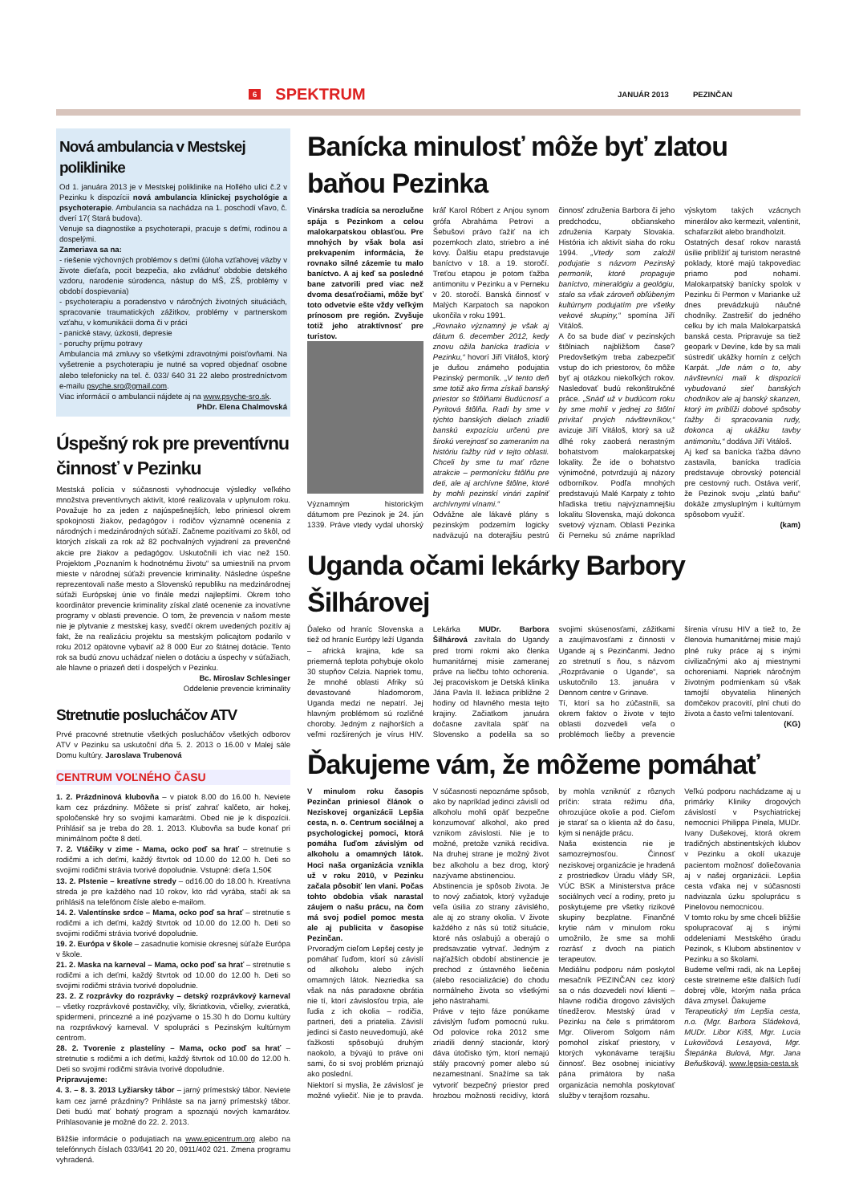6 SPEKTRUM JANUÁR 2013 PEZINČAN
Nová ambulancia v Mestskej poliklinike
Od 1. januára 2013 je v Mestskej poliklinike na Hollého ulici č.2 v Pezinku k dispozícii nová ambulancia klinickej psychológie a psychoterapie. Ambulancia sa nachádza na 1. poschodí vľavo, č. dverí 17( Stará budova).
Venuje sa diagnostike a psychoterapii, pracuje s deťmi, rodinou a dospelými.
Zameriava sa na:
- riešenie výchovných problémov s deťmi (úloha vzťahovej väzby v živote dieťaťa, pocit bezpečia, ako zvládnuť obdobie detského vzdoru, narodenie súrodenca, nástup do MŠ, ZŠ, problémy v období dospievania)
- psychoterapiu a poradenstvo v náročných životných situáciách, spracovanie traumatických zážitkov, problémy v partnerskom vzťahu, v komunikácii doma či v práci
- panické stavy, úzkosti, depresie
- poruchy príjmu potravy
Ambulancia má zmluvy so všetkými zdravotnými poisťovňami. Na vyšetrenie a psychoterapiu je nutné sa vopred objednať osobne alebo telefonicky na tel. č. 033/ 640 31 22 alebo prostredníctvom e-mailu psyche.sro@gmail.com.
Viac informácií o ambulancii nájdete aj na www.psyche-sro.sk.
PhDr. Elena Chalmovská
Úspešný rok pre preventívnu činnosť v Pezinku
Mestská polícia v súčasnosti vyhodnocuje výsledky veľkého množstva preventívnych aktivít, ktoré realizovala v uplynulom roku. Považuje ho za jeden z najúspešnejších, lebo priniesol okrem spokojnosti žiakov, pedagógov i rodičov významné ocenenia z národných i medzinárodných súťaží. Začneme pozitívami zo škôl, od ktorých získali za rok až 82 pochvalných vyjadrení za prevenčné akcie pre žiakov a pedagógov. Uskutočnili ich viac než 150. Projektom „Poznaním k hodnotnému životu“ sa umiestnili na prvom mieste v národnej súťaži prevencie kriminality. Následne úspešne reprezentovali naše mesto a Slovenskú republiku na medzinárodnej súťaži Európskej únie vo finále medzi najlepšími. Okrem toho koordinátor prevencie kriminality získal zlaté ocenenie za inovatívne programy v oblasti prevencie. O tom, že prevencia v našom meste nie je plytvanie z mestskej kasy, svedčí okrem uvedených pozitív aj fakt, že na realizáciu projektu sa mestským policajtom podarilo v roku 2012 opätovne vybaviť až 8 000 Eur zo štátnej dotácie. Tento rok sa budú znovu uchádzať nielen o dotáciu a úspechy v súťažiach, ale hlavne o priazeň detí i dospelých v Pezinku.
Bc. Miroslav Schlesinger
Oddelenie prevencie kriminality
Stretnutie poslucháčov ATV
Prvé pracovné stretnutie všetkých poslucháčov všetkých odborov ATV v Pezinku sa uskutoční dňa 5. 2. 2013 o 16.00 v Malej sále Domu kultúry. Jaroslava Trubenová
CENTRUM VOĽNÉHO ČASU
1. 2. Prázdninová klubovňa – v piatok 8.00 do 16.00 h. Neviete kam cez prázdniny. Môžete si prísť zahrať kalčeto, air hokej, spoločenské hry so svojimi kamarátmi. Obed nie je k dispozícii. Prihlásiť sa je treba do 28. 1. 2013. Klubovňa sa bude konať pri minimálnom počte 8 detí.
7. 2. Vtáčiky v zime - Mama, ocko poď sa hrať – stretnutie s rodičmi a ich deťmi, každý štvrtok od 10.00 do 12.00 h. Deti so svojimi rodičmi strávia tvorivé dopoludnie. Vstupné: dieťa 1,50€
13. 2. Plstenie – kreatívne stredy – od16.00 do 18.00 h. Kreatívna streda je pre každého nad 10 rokov, kto rád vyrába, stačí ak sa prihlásiš na telefónom čísle alebo e-mailom.
14. 2. Valentínske srdce – Mama, ocko poď sa hrať – stretnutie s rodičmi a ich deťmi, každý štvrtok od 10.00 do 12.00 h. Deti so svojimi rodičmi strávia tvorivé dopoludnie.
19. 2. Európa v škole – zasadnutie komisie okresnej súťaže Európa v škole.
21. 2. Maska na karneval – Mama, ocko poď sa hrať – stretnutie s rodičmi a ich deťmi, každý štvrtok od 10.00 do 12.00 h. Deti so svojimi rodičmi strávia tvorivé dopoludnie.
23. 2. Z rozprávky do rozprávky – detský rozprávkový karneval – všetky rozprávkové postavičky, víly, škriatkovia, včielky, zvieratká, spidermeni, princezné a iné pozývame o 15.30 h do Domu kultúry na rozprávkový karneval. V spolupráci s Pezinským kultúrnym centrom.
28. 2. Tvorenie z plastelíny – Mama, ocko poď sa hrať – stretnutie s rodičmi a ich deťmi, každý štvrtok od 10.00 do 12.00 h. Deti so svojimi rodičmi strávia tvorivé dopoludnie.
Pripravujeme:
4. 3. – 8. 3. 2013 Lyžiarsky tábor – jarný prímestský tábor. Neviete kam cez jarné prázdniny? Prihláste sa na jarný prímestský tábor. Deti budú mať bohatý program a spoznajú nových kamarátov. Prihlasovanie je možné do 22. 2. 2013.
Bližšie informácie o podujatiach na www.epicentrum.org alebo na telefónnych číslach 033/641 20 20, 0911/402 021. Zmena programu vyhradená.
Banícka minulosť môže byť zlatou baňou Pezinka
Vinárska tradícia sa neroz­lučne spája s Pezinkom a celou malokarpatskou oblasťou. Pre mnohých by však bola asi prekvapením informácia, že rovnako silné zázemie tu malo baníctvo. A aj keď sa posledné bane zatvorili pred viac než dvoma desaťročiami, môže byť toto odvetvie ešte vždy veľkým prínosom pre región. Zvyšuje totiž jeho atraktívnosť pre turistov.
Významným historickým dátumom pre Pezinok je 24. jún 1339. Práve vtedy vydal uhorský kráľ Karol Róbert z Anjou synom grófa Abraháma Petrovi a Šebušovi právo ťažiť na ich pozemkoch zlato, striebro a iné kovy. Ďalšiu etapu predstavuje baníctvo v 18. a 19. storočí. Treťou etapou je potom ťažba antimonitu v Pezinku a v Perneku v 20. storočí. Banská činnosť v Malých Karpatoch sa napokon ukončila v roku 1991.
„Rovnako významný je však aj dátum 6. december 2012, kedy znovu ožila banícka tradícia v Pezinku,“ hovorí Jiří Vitáloš, ktorý je dušou známeho podujatia Pezinský permoník. „V ten­to deň sme totiž ako firma získali banský priestor so štôlňami Budúcnosť a Pyritová štôlňa. Radi by sme v týchto banských dielach zriadili banskú expozíciu určenú pre širokú verejnosť so zameraním na históriu ťažby rúd v tejto oblasti. Chceli by sme tu mať rôzne atrakcie – permonícku štôlňu pre deti, ale aj archívne štôlne, ktoré by mohli pezinskí vinári zaplniť archívnymi vínami.“
Odvážne ale lákavé plány s pezinským podzemím logicky nadväzujú na doterajšiu pestrú činnosť združenia Barbora či jeho predchodcu, občianskeho združenia Karpaty Slovakia. História ich aktivít siaha do roku 1994. „Vtedy som založil podujatie s názvom Pezinský permoník, ktoré propaguje baníctvo, mineralógiu a geológiu, stalo sa však zároveň obľúbeným kultúrnym podujatím pre všetky vekové skupiny,“ spomína Jiří Vitáloš.
A čo sa bude diať v pezinských štôlniach najbližšom čase? Predovšetkým treba zabezpečiť vstup do ich priestorov, čo môže byť aj otázkou niekoľkých rokov. Nasledovať budú rekonštrukčné práce. „Snáď už v budúcom roku by sme mohli v jednej zo štôlní privítať prvých návštevníkov,“ avizuje Jiří Vitáloš, ktorý sa už dlhé roky zaoberá nerastným bohatstvom malokarpatskej lokality. Že ide o bohatstvo výnimočné, potvrdzujú aj názory odborníkov. Podľa mnohých predstavujú Malé Karpaty z tohto hľadiska tretiu najvýznamnejšiu lokalitu Slovenska, majú dokonca svetový význam. Oblasti Pezinka či Perneku sú známe napríklad výskytom takých vzácnych minerálov ako kermezit, valentinit, schafarzikit alebo brandholzit.
Ostatných desať rokov narastá úsilie priblížiť aj turistom nerastné poklady, ktoré majú takpovediac priamo pod nohami. Malokarpatský banícky spolok v Pezinku či Permon v Marianke už dnes prevádzkujú náučné chodníky. Zastrešiť do jedného celku by ich mala Malokarpatská banská cesta. Pripravuje sa tiež geopark v Devíne, kde by sa mali sústrediť ukážky hornín z celých Karpát. „Ide nám o to, aby návštevníci mali k dispozícii vybudovanú sieť banských chodníkov ale aj banský skanzen, ktorý im priblíži dobové spôsoby ťažby či spracovania rudy, dokonca aj ukážku tavby antimonitu,“ dodáva Jiří Vitáloš.
Aj keď sa banícka ťažba dávno zastavila, banícka tradícia predstavuje obrovský potenciál pre cestovný ruch. Ostáva veriť, že Pezinok svoju „zlatú baňu“ dokáže zmysluplným i kultúrnym spôsobom využiť.
(kam)
Uganda očami lekárky Barbory Šilhárovej
Ďaleko od hraníc Slovenska a tiež od hraníc Európy leží Uganda – africká krajina, kde sa priemerná teplota pohybuje okolo 30 stupňov Celzia. Napriek tomu, že mnohé oblasti Afriky sú devastované hladomorom, Uganda medzi ne nepatrí. Jej hlavným problémom sú rozličné choroby. Jedným z najhorších a veľmi rozšírených je vírus HIV. Le­kárka MUDr. Barbora Šilhárová zavítala do Ugandy pred tromi rokmi ako členka humanitárnej misie zameranej práve na liečbu tohto ochorenia. Jej pracoviskom je Detská klinika Jána Pavla II. ležiaca približne 2 hodiny od hlavného mesta tejto krajiny. Začiatkom januára dočasne zavítala späť na Slovensko a podelila sa so svojimi skúsenosťami, zážitkami a zaujímavosťami z činnosti v Ugande aj s Pezinčanmi. Jedno zo stretnutí s ňou, s názvom „Rozprávanie o Ugande“, sa uskutočnilo 13. januára v Dennom centre v Grinave.
Tí, ktorí sa ho zúčastnili, sa okrem faktov o živote v tejto oblasti dozvedeli veľa o problémoch liečby a prevencie šírenia vírusu HIV a tiež to, že členovia humanitárnej misie majú plné ruky práce aj s inými civilizačnými ako aj miestnymi ochoreniami. Napriek náročným životným podmienkam sú však tamojší obyvatelia hlinených domčekov pracovití, plní chuti do života a často veľmi talentovaní.
(KG)
Ďakujeme vám, že môžeme pomáhať
V minulom roku časopis Pezinčan priniesol článok o Neziskovej organizácii Lepšia cesta, n. o. Centrum sociálnej a psychologickej pomoci, ktorá pomáha ľuďom závislým od alkoholu a omamných látok. Hoci naša organizácia vznikla už v roku 2010, v Pezinku začala pôsobiť len vlani. Počas tohto obdobia však narastal záujem o našu prácu, na čom má svoj podiel pomoc mesta ale aj publicita v časopise Pezinčan.
Prvoradým cieľom Lepšej cesty je pomáhať ľuďom, ktorí sú závislí od alkoholu alebo iných omamných látok. Nezriedka sa však na nás paradoxne obrátia nie tí, ktorí závislosťou trpia, ale ľudia z ich okolia – rodičia, partneri, deti a priatelia. Závislí jedinci si často neuvedomujú, aké ťažkosti spôsobujú druhým naokolo, a bývajú to práve oni sami, čo si svoj problém priznajú ako poslední.
Niektorí si myslia, že závislosť je možné vyliečiť. Nie je to pravda. V súčasnosti nepoznáme spôsob, ako by napríklad jedinci závislí od alkoholu mohli opäť bezpečne konzumovať alkohol, ako pred vznikom závislosti. Nie je to možné, pretože vzniká recidíva. Na druhej strane je možný život bez alkoholu a bez drog, ktorý nazývame abstinenciou.
Abstinencia je spôsob života. Je to nový začiatok, ktorý vyžaduje veľa úsilia zo strany závislého, ale aj zo strany okolia. V živote každého z nás sú totiž situácie, ktoré nás oslabujú a oberajú o predsavzatie vytrvať. Jedným z najťažších období abstinencie je prechod z ústavného liečenia (alebo resocializácie) do chodu normálneho života so všetkými jeho nástrahami.
Práve v tejto fáze ponúkame závislým ľuďom pomocnú ruku. Od polovice roka 2012 sme zriadili denný stacionár, ktorý dáva útočisko tým, ktorí nemajú stály pracovný pomer alebo sú nezamestnaní. Snažíme sa tak vytvoriť bezpečný priestor pred hrozbou možnosti recidívy, ktorá by mohla vzniknúť z rôznych príčin: strata režimu dňa, ohrozujúce okolie a pod. Cieľom je starať sa o klienta až do času, kým si nenájde prácu.
Naša existencia nie je samozrejmosťou. Činnosť neziskovej organizácie je hradená z prostriedkov Úradu vlády SR, VÚC BSK a Ministerstva práce sociálnych vecí a rodiny, preto ju poskytujeme pre všetky rizikové skupiny bezplatne. Finančné krytie nám v minulom roku umožnilo, že sme sa mohli rozrásť z dvoch na piatich terapeutov.
Mediálnu podporu nám poskytol mesačník PEZINČAN cez ktorý sa o nás dozvedeli noví klienti – hlavne rodičia drogovo závislých tínedžerov. Mestský úrad v Pezinku na čele s primátorom Mgr. Oliverom Solgom nám pomohol získať priestory, v ktorých vykonávame terajšiu činnosť. Bez osobnej iniciatívy pána primátora by naša organizácia nemohla poskytovať služby v terajšom rozsahu.
Veľkú podporu nachádzame aj u primárky Kliniky drogových závislostí v Psychiatrickej nemocnici Philippa Pinela, MUDr. Ivany Dušekovej, ktorá okrem tradičných abstinentských klubov v Pezinku a okolí ukazuje pacientom možnosť doliečovania aj v našej organizácii. Lepšia cesta vďaka nej v súčasnosti nadviazala úzku spoluprácu s Pinelovou nemocnicou.
V tomto roku by sme chceli bližšie spolupracovať aj s inými oddeleniami Mestského úradu Pezinok, s Klubom abstinentov v Pezinku a so školami.
Budeme veľmi radi, ak na Lepšej ceste stretneme ešte ďalších ľudí dobrej vôle, ktorým naša práca dáva zmysel. Ďakujeme
Terapeutický tím Lepšia cesta, n.o. (Mgr. Barbora Sládeková, MUDr. Libor Kišš, Mgr. Lucia Lukovičová Lesayová, Mgr. Štepánka Bulová, Mgr. Jana Beňušková). www.lepsia-cesta.sk